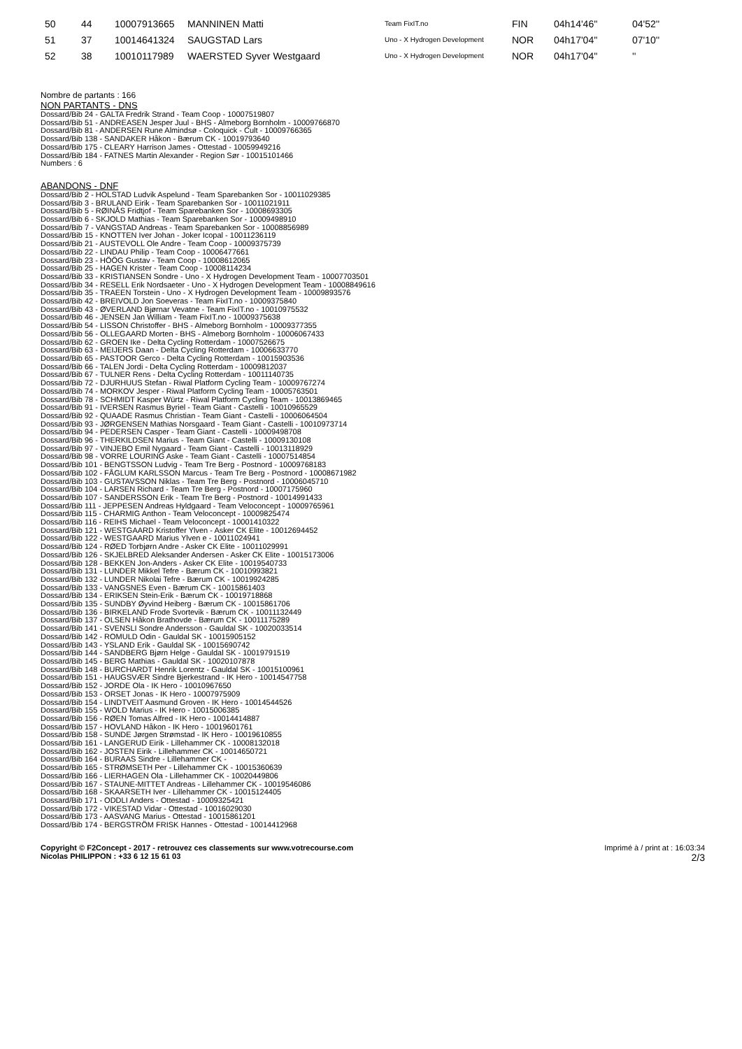| 50 | 44 | 10007913665 | MANNINEN Matti | Team FixIT.no | FIN | 04h14'46'' | 04'52'' |
| 51 | 37 | 10014641324 | SAUGSTAD Lars | Uno - X Hydrogen Development | NOR | 04h17'04'' | 07'10'' |
| 52 | 38 | 10010117989 | WAERSTED Syver Westgaard | Uno - X Hydrogen Development | NOR | 04h17'04'' | '' |
Nombre de partants : 166
NON PARTANTS - DNS
Dossard/Bib 24 - GALTA Fredrik Strand - Team Coop - 10007519807
Dossard/Bib 51 - ANDREASEN Jesper Juul - BHS - Almeborg Bornholm - 10009766870
Dossard/Bib 81 - ANDERSEN Rune Almindsø - Coloquick - Cult - 10009766365
Dossard/Bib 138 - SANDAKER Håkon - Bærum CK - 10019793640
Dossard/Bib 175 - CLEARY Harrison James - Ottestad - 10059949216
Dossard/Bib 184 - FATNES Martin Alexander - Region Sør - 10015101466
Numbers : 6
ABANDONS - DNF
Dossard/Bib 2 - HOLSTAD Ludvik Aspelund - Team Sparebanken Sor - 10011029385
Dossard/Bib 3 - BRULAND Eirik - Team Sparebanken Sor - 10011021911
Dossard/Bib 5 - RØINÅS Fridtjof - Team Sparebanken Sor - 10008693305
Dossard/Bib 6 - SKJOLD Mathias - Team Sparebanken Sor - 10009498910
Dossard/Bib 7 - VANGSTAD Andreas - Team Sparebanken Sor - 10008856989
Dossard/Bib 15 - KNOTTEN Iver Johan - Joker Icopal - 10011236119
Dossard/Bib 21 - AUSTEVOLL Ole Andre - Team Coop - 10009375739
Dossard/Bib 22 - LINDAU Philip - Team Coop - 10006477661
Dossard/Bib 23 - HÖÖG Gustav - Team Coop - 10008612065
Dossard/Bib 25 - HAGEN Krister - Team Coop - 10008114234
Dossard/Bib 33 - KRISTIANSEN Sondre - Uno - X Hydrogen Development Team - 10007703501
Dossard/Bib 34 - RESELL Erik Nordsaeter - Uno - X Hydrogen Development Team - 10008849616
Dossard/Bib 35 - TRAEEN Torstein - Uno - X Hydrogen Development Team - 10009893576
Dossard/Bib 42 - BREIVOLD Jon Soeveras - Team FixIT.no - 10009375840
Dossard/Bib 43 - ØVERLAND Bjørnar Vevatne - Team FixIT.no - 10010975532
Dossard/Bib 46 - JENSEN Jan William - Team FixIT.no - 10009375638
Dossard/Bib 54 - LISSON Christoffer - BHS - Almeborg Bornholm - 10009377355
Dossard/Bib 56 - OLLEGAARD Morten - BHS - Almeborg Bornholm - 10006067433
Dossard/Bib 62 - GROEN Ike - Delta Cycling Rotterdam - 10007526675
Dossard/Bib 63 - MEIJERS Daan - Delta Cycling Rotterdam - 10006633770
Dossard/Bib 65 - PASTOOR Gerco - Delta Cycling Rotterdam - 10015903536
Dossard/Bib 66 - TALEN Jordi - Delta Cycling Rotterdam - 10009812037
Dossard/Bib 67 - TULNER Rens - Delta Cycling Rotterdam - 10011140735
Dossard/Bib 72 - DJURHUUS Stefan - Riwal Platform Cycling Team - 10009767274
Dossard/Bib 74 - MORKOV Jesper - Riwal Platform Cycling Team - 10005763501
Dossard/Bib 78 - SCHMIDT Kasper Würtz - Riwal Platform Cycling Team - 10013869465
Dossard/Bib 91 - IVERSEN Rasmus Byriel - Team Giant - Castelli - 10010965529
Dossard/Bib 92 - QUAADE Rasmus Christian - Team Giant - Castelli - 10006064504
Dossard/Bib 93 - JØRGENSEN Mathias Norsgaard - Team Giant - Castelli - 10010973714
Dossard/Bib 94 - PEDERSEN Casper - Team Giant - Castelli - 10009498708
Dossard/Bib 96 - THERKILDSEN Marius - Team Giant - Castelli - 10009130108
Dossard/Bib 97 - VINJEBO Emil Nygaard - Team Giant - Castelli - 10013118929
Dossard/Bib 98 - VORRE LOURING Aske - Team Giant - Castelli - 10007514854
Dossard/Bib 101 - BENGTSSON Ludvig - Team Tre Berg - Postnord - 10009768183
Dossard/Bib 102 - FÅGLUM KARLSSON Marcus - Team Tre Berg - Postnord - 10008671982
Dossard/Bib 103 - GUSTAVSSON Niklas - Team Tre Berg - Postnord - 10006045710
Dossard/Bib 104 - LARSEN Richard - Team Tre Berg - Postnord - 10007175960
Dossard/Bib 107 - SANDERSSON Erik - Team Tre Berg - Postnord - 10014991433
Dossard/Bib 111 - JEPPESEN Andreas Hyldgaard - Team Veloconcept - 10009765961
Dossard/Bib 115 - CHARMIG Anthon - Team Veloconcept - 10009825474
Dossard/Bib 116 - REIHS Michael - Team Veloconcept - 10001410322
Dossard/Bib 121 - WESTGAARD Kristoffer Ylven - Asker CK Elite - 10012694452
Dossard/Bib 122 - WESTGAARD Marius Ylven e - 10011024941
Dossard/Bib 124 - RØED Torbjørn Andre - Asker CK Elite - 10011029991
Dossard/Bib 126 - SKJELBRED Aleksander Andersen - Asker CK Elite - 10015173006
Dossard/Bib 128 - BEKKEN Jon-Anders - Asker CK Elite - 10019540733
Dossard/Bib 131 - LUNDER Mikkel Tefre - Bærum CK - 10010993821
Dossard/Bib 132 - LUNDER Nikolai Tefre - Bærum CK - 10019924285
Dossard/Bib 133 - VANGSNES Even - Bærum CK - 10015861403
Dossard/Bib 134 - ERIKSEN Stein-Erik - Bærum CK - 10019718868
Dossard/Bib 135 - SUNDBY Øyvind Heiberg - Bærum CK - 10015861706
Dossard/Bib 136 - BIRKELAND Frode Svortevik - Bærum CK - 10011132449
Dossard/Bib 137 - OLSEN Håkon Brathovde - Bærum CK - 10011175289
Dossard/Bib 141 - SVENSLI Sondre Andersson - Gauldal SK - 10020033514
Dossard/Bib 142 - ROMULD Odin - Gauldal SK - 10015905152
Dossard/Bib 143 - YSLAND Erik - Gauldal SK - 10015690742
Dossard/Bib 144 - SANDBERG Bjørn Helge - Gauldal SK - 10019791519
Dossard/Bib 145 - BERG Mathias - Gauldal SK - 10020107878
Dossard/Bib 148 - BURCHARDT Henrik Lorentz - Gauldal SK - 10015100961
Dossard/Bib 151 - HAUGSVÆR Sindre Bjerkestrand - IK Hero - 10014547758
Dossard/Bib 152 - JORDE Ola - IK Hero - 10010967650
Dossard/Bib 153 - ORSET Jonas - IK Hero - 10007975909
Dossard/Bib 154 - LINDTVEIT Aasmund Groven - IK Hero - 10014544526
Dossard/Bib 155 - WOLD Marius - IK Hero - 10015006385
Dossard/Bib 156 - RØEN Tomas Alfred - IK Hero - 10014414887
Dossard/Bib 157 - HOVLAND Håkon - IK Hero - 10019601761
Dossard/Bib 158 - SUNDE Jørgen Strømstad - IK Hero - 10019610855
Dossard/Bib 161 - LANGERUD Eirik - Lillehammer CK - 10008132018
Dossard/Bib 162 - JOSTEN Eirik - Lillehammer CK - 10014650721
Dossard/Bib 164 - BURAAS Sindre - Lillehammer CK -
Dossard/Bib 165 - STRØMSETH Per - Lillehammer CK - 10015360639
Dossard/Bib 166 - LIERHAGEN Ola - Lillehammer CK - 10020449806
Dossard/Bib 167 - STAUNE-MITTET Andreas - Lillehammer CK - 10019546086
Dossard/Bib 168 - SKAARSETH Iver - Lillehammer CK - 10015124405
Dossard/Bib 171 - ODDLI Anders - Ottestad - 10009325421
Dossard/Bib 172 - VIKESTAD Vidar - Ottestad - 10016029030
Dossard/Bib 173 - AASVANG Marius - Ottestad - 10015861201
Dossard/Bib 174 - BERGSTRÖM FRISK Hannes - Ottestad - 10014412968
Copyright © F2Concept - 2017 - retrouvez ces classements sur www.votrecourse.com
Nicolas PHILIPPON : +33 6 12 15 61 03
Imprimé à / print at : 16:03:34
2/3